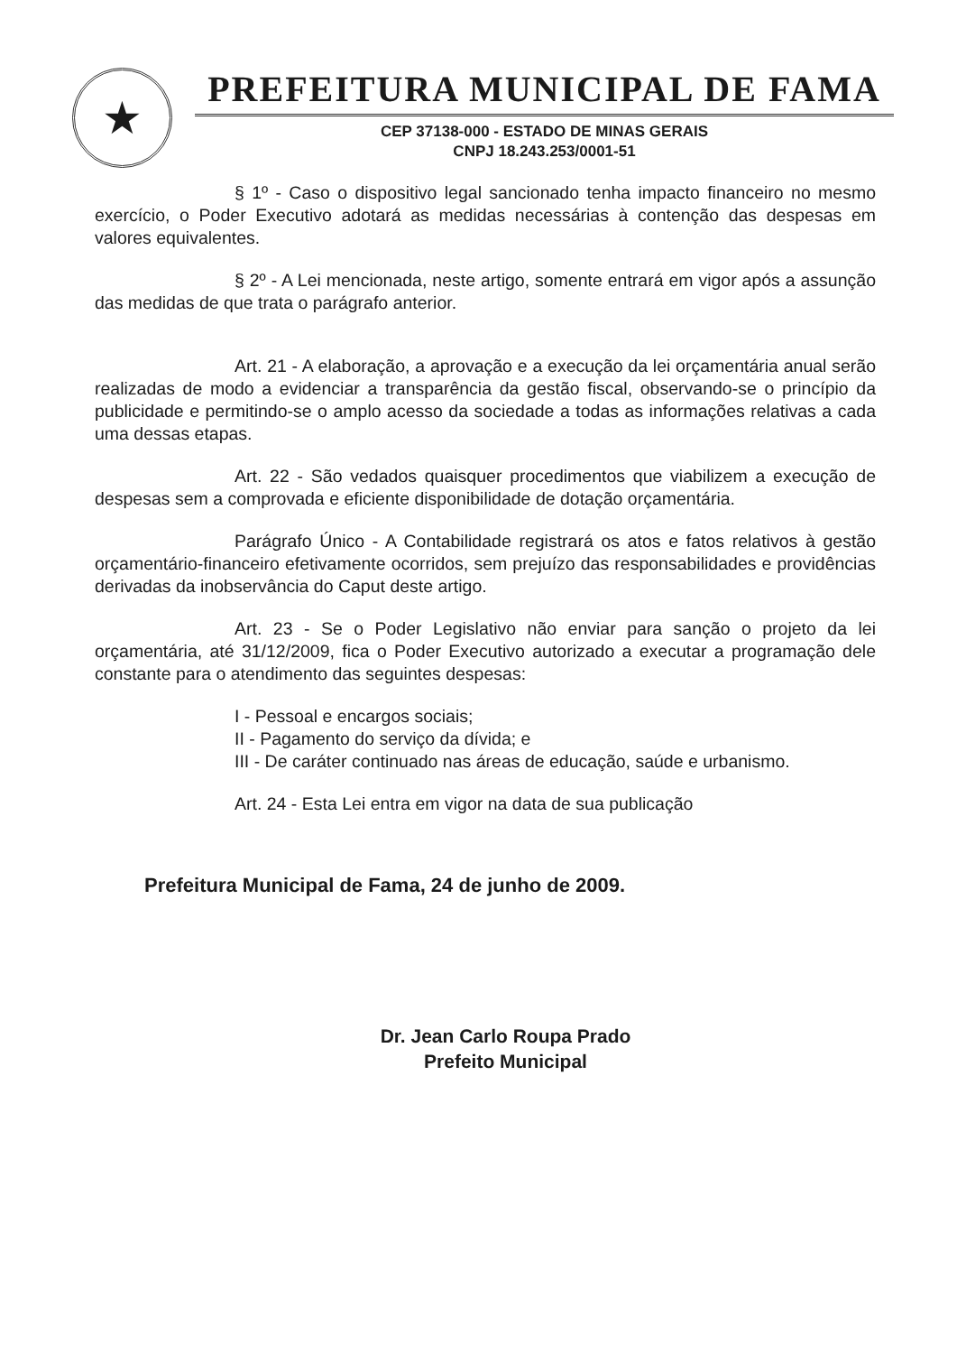★
PREFEITURA MUNICIPAL DE FAMA
CEP 37138-000 - ESTADO DE MINAS GERAIS
CNPJ 18.243.253/0001-51
§ 1º - Caso o dispositivo legal sancionado tenha impacto financeiro no mesmo exercício, o Poder Executivo adotará as medidas necessárias à contenção das despesas em valores equivalentes.
§ 2º - A Lei mencionada, neste artigo, somente entrará em vigor após a assunção das medidas de que trata o parágrafo anterior.
Art. 21 - A elaboração, a aprovação e a execução da lei orçamentária anual serão realizadas de modo a evidenciar a transparência da gestão fiscal, observando-se o princípio da publicidade e permitindo-se o amplo acesso da sociedade a todas as informações relativas a cada uma dessas etapas.
Art. 22 - São vedados quaisquer procedimentos que viabilizem a execução de despesas sem a comprovada e eficiente disponibilidade de dotação orçamentária.
Parágrafo Único - A Contabilidade registrará os atos e fatos relativos à gestão orçamentário-financeiro efetivamente ocorridos, sem prejuízo das responsabilidades e providências derivadas da inobservância do Caput deste artigo.
Art. 23 - Se o Poder Legislativo não enviar para sanção o projeto da lei orçamentária, até 31/12/2009, fica o Poder Executivo autorizado a executar a programação dele constante para o atendimento das seguintes despesas:
I - Pessoal e encargos sociais;
II - Pagamento do serviço da dívida; e
III - De caráter continuado nas áreas de educação, saúde e urbanismo.
Art. 24 - Esta Lei entra em vigor na data de sua publicação
Prefeitura Municipal de Fama, 24 de junho de 2009.
Dr. Jean Carlo Roupa Prado
Prefeito Municipal